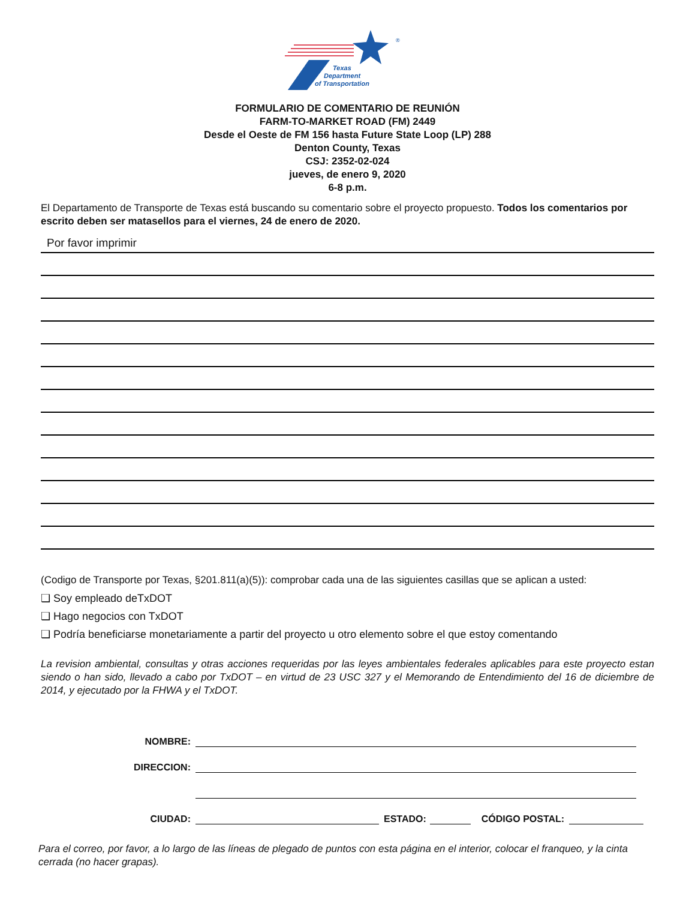®
Texas
Department
of Transportation
FORMULARIO DE COMENTARIO DE REUNIÓN
FARM-TO-MARKET ROAD (FM) 2449
Desde el Oeste de FM 156 hasta Future State Loop (LP) 288
Denton County, Texas
CSJ: 2352-02-024
jueves, de enero 9, 2020
6-8 p.m.
El Departamento de Transporte de Texas está buscando su comentario sobre el proyecto propuesto. Todos los comentarios por escrito deben ser matasellos para el viernes, 24 de enero de 2020.
Por favor imprimir
(Codigo de Transporte por Texas, §201.811(a)(5)): comprobar cada una de las siguientes casillas que se aplican a usted:
❑ Soy empleado deTxDOT
❑ Hago negocios con TxDOT
❑ Podría beneficiarse monetariamente a partir del proyecto u otro elemento sobre el que estoy comentando
La revision ambiental, consultas y otras acciones requeridas por las leyes ambientales federales aplicables para este proyecto estan siendo o han sido, llevado a cabo por TxDOT – en virtud de 23 USC 327 y el Memorando de Entendimiento del 16 de diciembre de 2014, y ejecutado por la FHWA y el TxDOT.
NOMBRE:
DIRECCION:
CIUDAD: ESTADO: CÓDIGO POSTAL:
Para el correo, por favor, a lo largo de las líneas de plegado de puntos con esta página en el interior, colocar el franqueo, y la cinta cerrada (no hacer grapas).